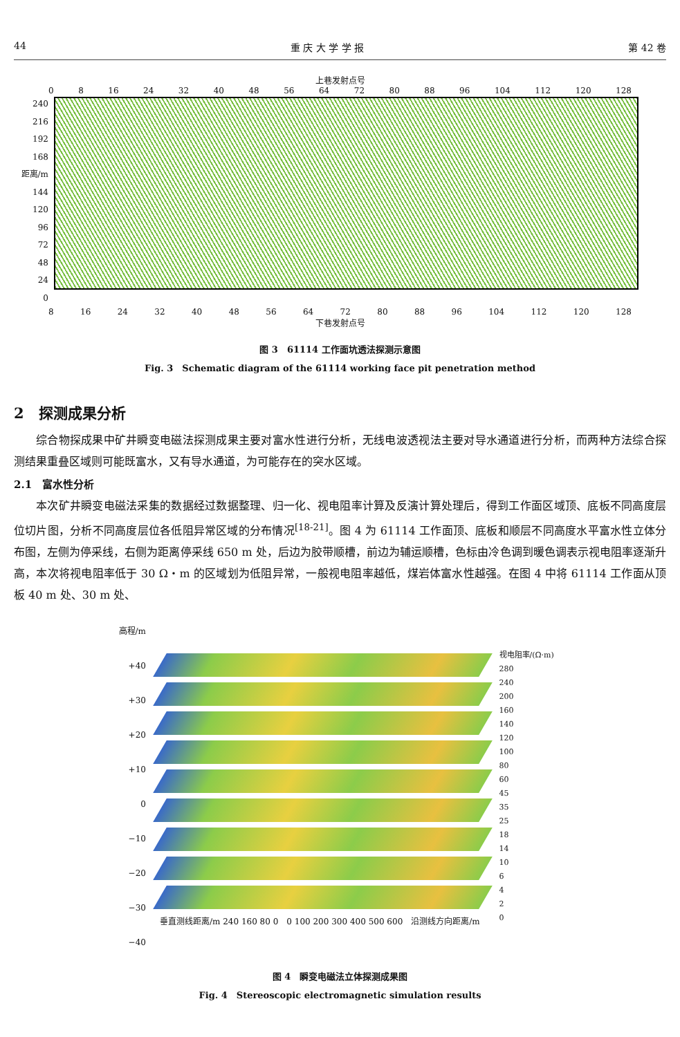44 重 庆 大 学 学 报 第 42 卷
上巷发射点号
0 8 16 24 32 40 48 56 64 72 80 88 96 104 112 120 128
240
216
192
168
距离/m 144
120
96
72
48
24
0
8 16 24 32 40 48 56 64 72 80 88 96 104 112 120 128
下巷发射点号
图 3　61114 工作面坑透法探测示意图
Fig. 3　Schematic diagram of the 61114 working face pit penetration method
2　探测成果分析
综合物探成果中矿井瞬变电磁法探测成果主要对富水性进行分析，无线电波透视法主要对导水通道进行分析，而两种方法综合探测结果重叠区域则可能既富水，又有导水通道，为可能存在的突水区域。
2.1　富水性分析
本次矿井瞬变电磁法采集的数据经过数据整理、归一化、视电阻率计算及反演计算处理后，得到工作面区域顶、底板不同高度层位切片图，分析不同高度层位各低阻异常区域的分布情况<sup>[18-21]</sup>。图 4 为 61114 工作面顶、底板和顺层不同高度水平富水性立体分布图，左侧为停采线，右侧为距离停采线 650 m 处，后边为胶带顺槽，前边为辅运顺槽，色标由冷色调到暖色调表示视电阻率逐渐升高，本次将视电阻率低于 30 Ω・m 的区域划为低阻异常，一般视电阻率越低，煤岩体富水性越强。在图 4 中将 61114 工作面从顶板 40 m 处、30 m 处、
高程/m
+40
+30
+20
+10
0
−10
−20
−30
−40
垂直测线距离/m 240 160 80 0　0 100 200 300 400 500 600　沿测线方向距离/m
视电阻率/(Ω·m)
280
240
200
160
140
120
100
80
60
45
35
25
18
14
10
6
4
2
0
图 4　瞬变电磁法立体探测成果图
Fig. 4　Stereoscopic electromagnetic simulation results